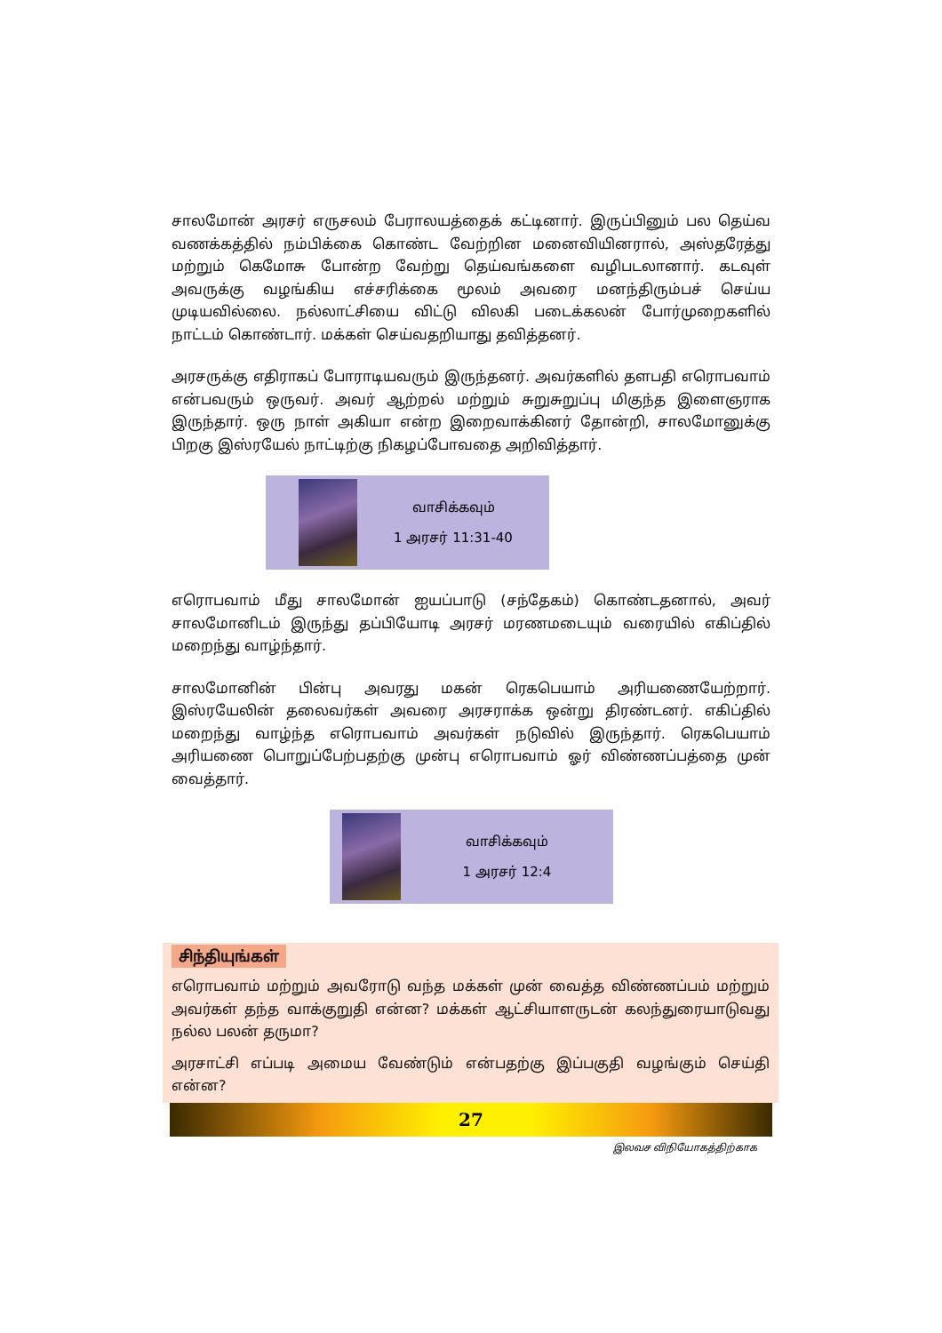சாலமோன் அரசர் எருசலம் பேராலயத்தைக் கட்டினார். இருப்பினும் பல தெய்வ வணக்கத்தில் நம்பிக்கை கொண்ட வேற்றின மனைவியினரால், அஸ்தரேத்து மற்றும் கெமோசு போன்ற வேற்று தெய்வங்களை வழிபடலானார். கடவுள் அவருக்கு வழங்கிய எச்சரிக்கை மூலம் அவரை மனந்திரும்பச் செய்ய முடியவில்லை. நல்லாட்சியை விட்டு விலகி படைக்கலன் போர்முறைகளில் நாட்டம் கொண்டார். மக்கள் செய்வதறியாது தவித்தனர்.
அரசருக்கு எதிராகப் போராடியவரும் இருந்தனர். அவர்களில் தளபதி எரொபவாம் என்பவரும் ஒருவர். அவர் ஆற்றல் மற்றும் சுறுசுறுப்பு மிகுந்த இளைஞராக இருந்தார். ஒரு நாள் அகியா என்ற இறைவாக்கினர் தோன்றி, சாலமோனுக்கு பிறகு இஸ்ரயேல் நாட்டிற்கு நிகழப்போவதை அறிவித்தார்.
வாசிக்கவும்
1 அரசர் 11:31-40
எரொபவாம் மீது சாலமோன் ஐயப்பாடு (சந்தேகம்) கொண்டதனால், அவர் சாலமோனிடம் இருந்து தப்பியோடி அரசர் மரணமடையும் வரையில் எகிப்தில் மறைந்து வாழ்ந்தார்.
சாலமோனின் பின்பு அவரது மகன் ரெகபெயாம் அரியணையேற்றார். இஸ்ரயேலின் தலைவர்கள் அவரை அரசராக்க ஒன்று திரண்டனர். எகிப்தில் மறைந்து வாழ்ந்த எரொபவாம் அவர்கள் நடுவில் இருந்தார். ரெகபெயாம் அரியணை பொறுப்பேற்பதற்கு முன்பு எரொபவாம் ஓர் விண்ணப்பத்தை முன் வைத்தார்.
வாசிக்கவும்
1 அரசர் 12:4
சிந்தியுங்கள்
எரொபவாம் மற்றும் அவரோடு வந்த மக்கள் முன் வைத்த விண்ணப்பம் மற்றும் அவர்கள் தந்த வாக்குறுதி என்ன? மக்கள் ஆட்சியாளருடன் கலந்துரையாடுவது நல்ல பலன் தருமா?
அரசாட்சி எப்படி அமைய வேண்டும் என்பதற்கு இப்பகுதி வழங்கும் செய்தி என்ன?
27
இலவச விநியோகத்திற்காக